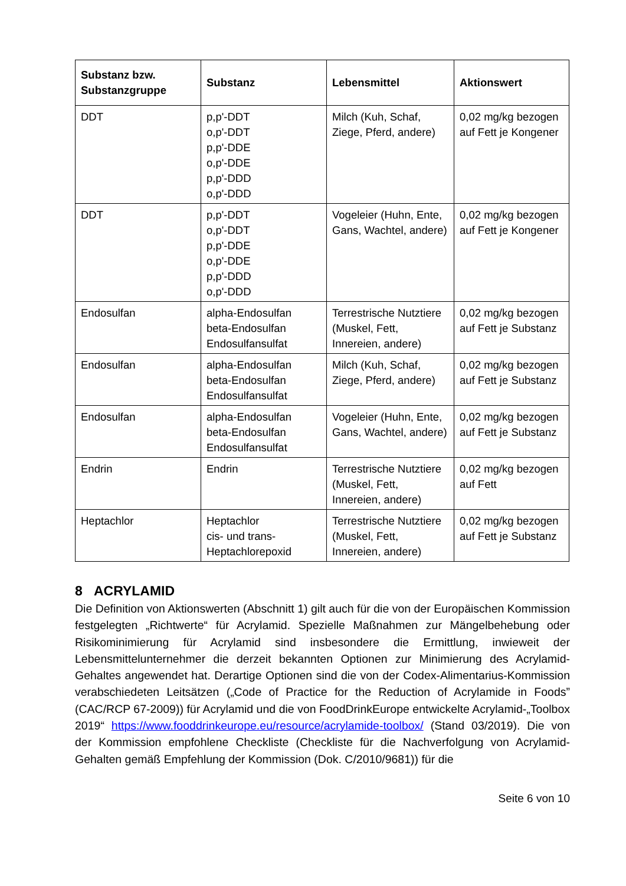| Substanz bzw. Substanzgruppe | Substanz | Lebensmittel | Aktionswert |
| --- | --- | --- | --- |
| DDT | p,p'-DDT o,p'-DDT p,p'-DDE o,p'-DDE p,p'-DDD o,p'-DDD | Milch (Kuh, Schaf, Ziege, Pferd, andere) | 0,02 mg/kg bezogen auf Fett je Kongener |
| DDT | p,p'-DDT o,p'-DDT p,p'-DDE o,p'-DDE p,p'-DDD o,p'-DDD | Vogeleier (Huhn, Ente, Gans, Wachtel, andere) | 0,02 mg/kg bezogen auf Fett je Kongener |
| Endosulfan | alpha-Endosulfan beta-Endosulfan Endosulfansulfat | Terrestrische Nutztiere (Muskel, Fett, Innereien, andere) | 0,02 mg/kg bezogen auf Fett je Substanz |
| Endosulfan | alpha-Endosulfan beta-Endosulfan Endosulfansulfat | Milch (Kuh, Schaf, Ziege, Pferd, andere) | 0,02 mg/kg bezogen auf Fett je Substanz |
| Endosulfan | alpha-Endosulfan beta-Endosulfan Endosulfansulfat | Vogeleier (Huhn, Ente, Gans, Wachtel, andere) | 0,02 mg/kg bezogen auf Fett je Substanz |
| Endrin | Endrin | Terrestrische Nutztiere (Muskel, Fett, Innereien, andere) | 0,02 mg/kg bezogen auf Fett |
| Heptachlor | Heptachlor cis- und trans-Heptachlorepoxid | Terrestrische Nutztiere (Muskel, Fett, Innereien, andere) | 0,02 mg/kg bezogen auf Fett je Substanz |
8 ACRYLAMID
Die Definition von Aktionswerten (Abschnitt 1) gilt auch für die von der Europäischen Kommission festgelegten „Richtwerte“ für Acrylamid. Spezielle Maßnahmen zur Mängelbehebung oder Risikominimierung für Acrylamid sind insbesondere die Ermittlung, inwieweit der Lebensmittelunternehmer die derzeit bekannten Optionen zur Minimierung des Acrylamid-Gehaltes angewendet hat. Derartige Optionen sind die von der Codex-Alimentarius-Kommission verabschiedeten Leitsätzen („Code of Practice for the Reduction of Acrylamide in Foods” (CAC/RCP 67-2009)) für Acrylamid und die von FoodDrinkEurope entwickelte Acrylamid-„Toolbox 2019“ https://www.fooddrinkeurope.eu/resource/acrylamide-toolbox/ (Stand 03/2019). Die von der Kommission empfohlene Checkliste (Checkliste für die Nachverfolgung von Acrylamid-Gehalten gemäß Empfehlung der Kommission (Dok. C/2010/9681)) für die
Seite 6 von 10